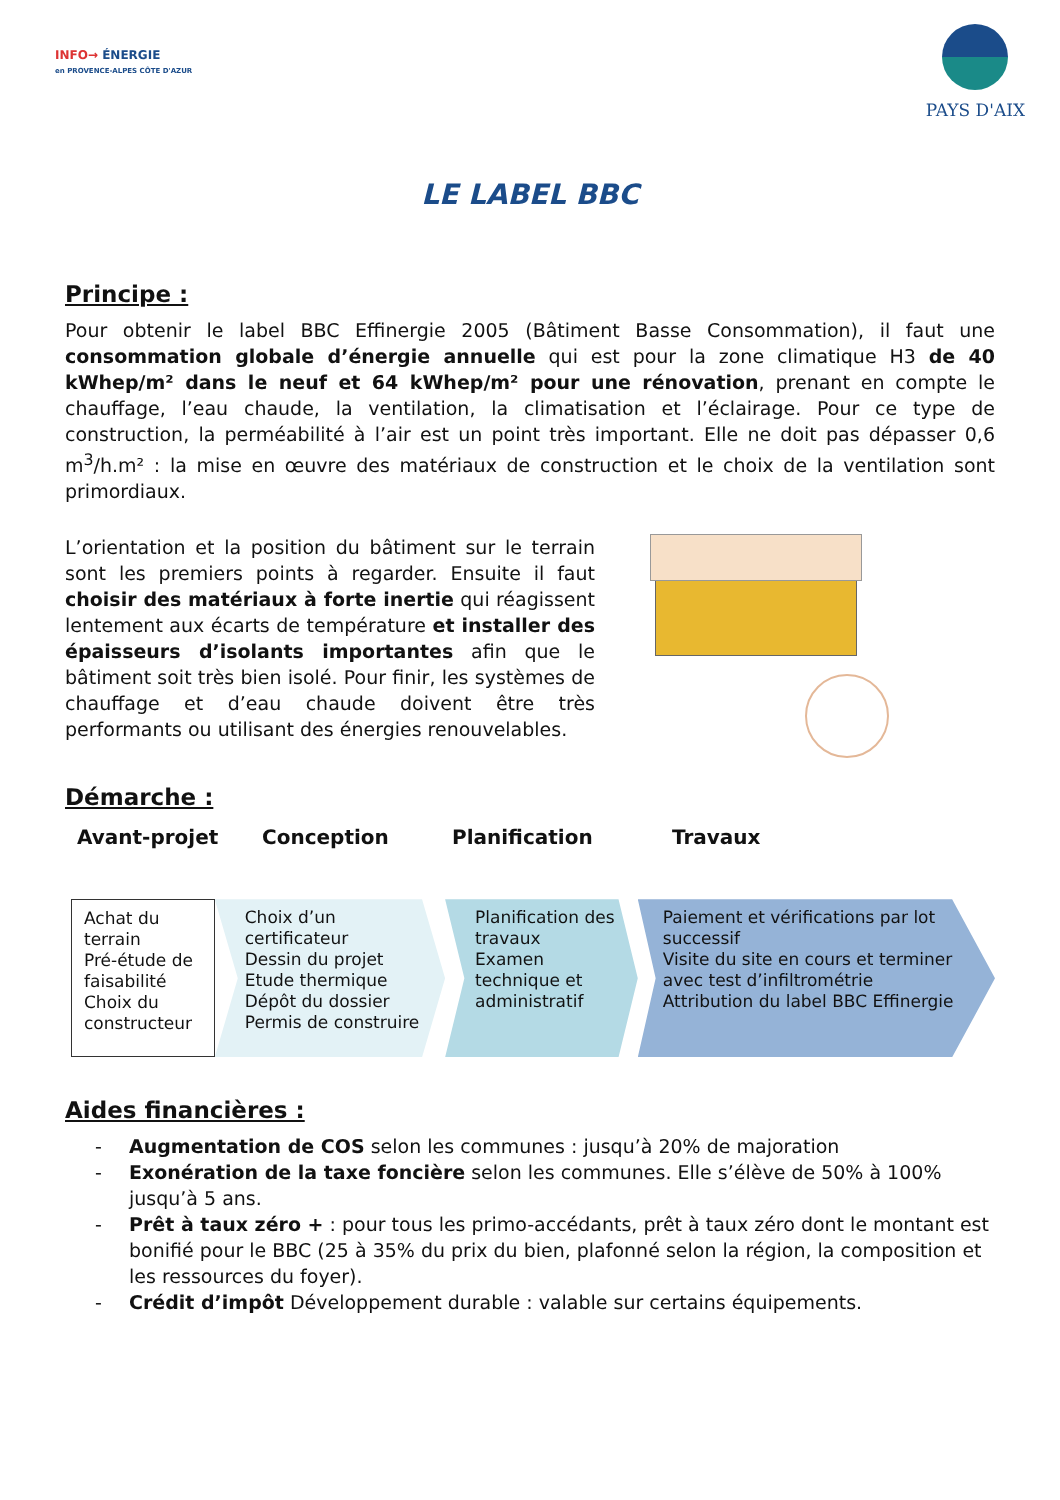INFO→ ÉNERGIE
en PROVENCE-ALPES CÔTE D'AZUR
PAYS D'AIX
LE LABEL BBC
Principe :
Pour obtenir le label BBC Effinergie 2005 (Bâtiment Basse Consommation), il faut une consommation globale d’énergie annuelle qui est pour la zone climatique H3 de 40 kWhep/m² dans le neuf et 64 kWhep/m² pour une rénovation, prenant en compte le chauffage, l’eau chaude, la ventilation, la climatisation et l’éclairage. Pour ce type de construction, la perméabilité à l’air est un point très important. Elle ne doit pas dépasser 0,6 m<sup>3</sup>/h.m² : la mise en œuvre des matériaux de construction et le choix de la ventilation sont primordiaux.
L’orientation et la position du bâtiment sur le terrain sont les premiers points à regarder. Ensuite il faut choisir des matériaux à forte inertie qui réagissent lentement aux écarts de température et installer des épaisseurs d’isolants importantes afin que le bâtiment soit très bien isolé. Pour finir, les systèmes de chauffage et d’eau chaude doivent être très performants ou utilisant des énergies renouvelables.
Démarche :
Avant-projet Conception Planification Travaux
Achat du terrain
Pré-étude de faisabilité
Choix du constructeur
Choix d’un certificateur
Dessin du projet
Etude thermique
Dépôt du dossier
Permis de construire
Planification des travaux
Examen technique et administratif
Paiement et vérifications par lot successif
Visite du site en cours et terminer avec test d’infiltrométrie
Attribution du label BBC Effinergie
Aides financières :
- Augmentation de COS selon les communes : jusqu’à 20% de majoration
- Exonération de la taxe foncière selon les communes. Elle s’élève de 50% à 100% jusqu’à 5 ans.
- Prêt à taux zéro + : pour tous les primo-accédants, prêt à taux zéro dont le montant est bonifié pour le BBC (25 à 35% du prix du bien, plafonné selon la région, la composition et les ressources du foyer).
- Crédit d’impôt Développement durable : valable sur certains équipements.